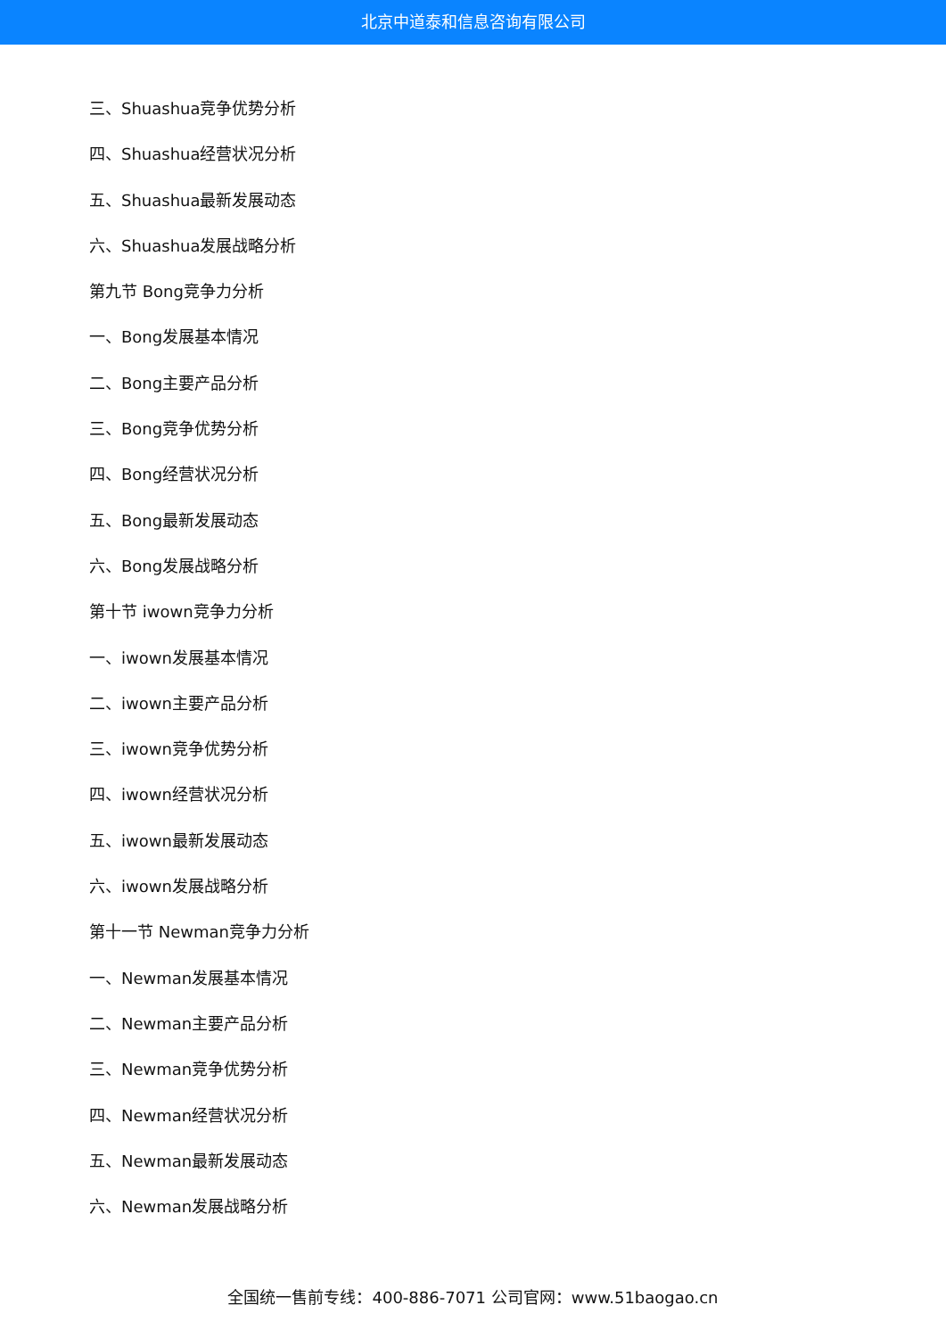北京中道泰和信息咨询有限公司
三、Shuashua竞争优势分析
四、Shuashua经营状况分析
五、Shuashua最新发展动态
六、Shuashua发展战略分析
第九节 Bong竞争力分析
一、Bong发展基本情况
二、Bong主要产品分析
三、Bong竞争优势分析
四、Bong经营状况分析
五、Bong最新发展动态
六、Bong发展战略分析
第十节 iwown竞争力分析
一、iwown发展基本情况
二、iwown主要产品分析
三、iwown竞争优势分析
四、iwown经营状况分析
五、iwown最新发展动态
六、iwown发展战略分析
第十一节 Newman竞争力分析
一、Newman发展基本情况
二、Newman主要产品分析
三、Newman竞争优势分析
四、Newman经营状况分析
五、Newman最新发展动态
六、Newman发展战略分析
全国统一售前专线：400-886-7071 公司官网：www.51baogao.cn